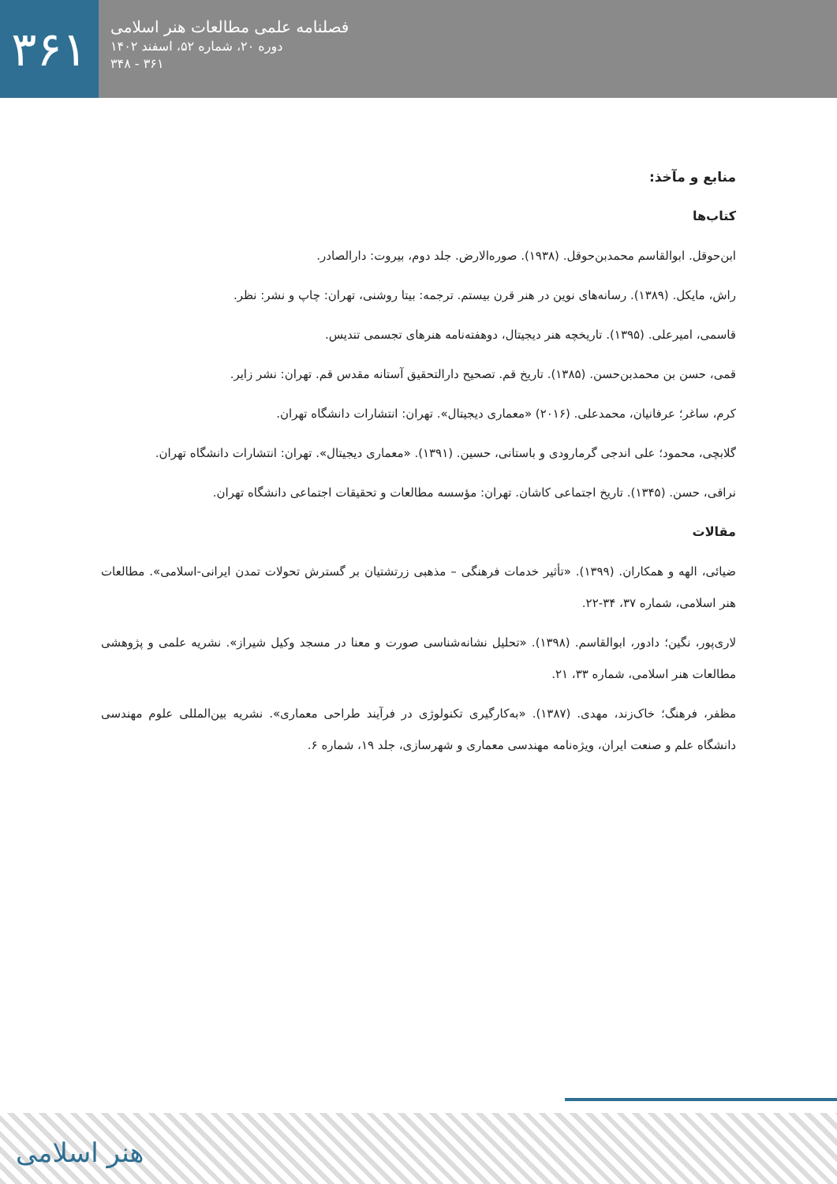۳۶۱
فصلنامه علمی مطالعات هنر اسلامی
دوره ۲۰، شماره ۵۲، اسفند ۱۴۰۲
۳۴۸ - ۳۶۱
منابع و مآخذ:
کتاب‌ها
ابن‌حوقل. ابوالقاسم محمدبن‌حوقل. (۱۹۳۸). صوره‌الارض. جلد دوم، بیروت: دارالصادر.
راش، مایکل. (۱۳۸۹). رسانه‌های نوین در هنر قرن بیستم. ترجمه: بیتا روشنی، تهران: چاپ و نشر: نظر.
قاسمی، امیرعلی. (۱۳۹۵). تاریخچه هنر دیجیتال، دوهفته‌نامه هنرهای تجسمی تندیس.
قمی، حسن بن محمدبن‌حسن. (۱۳۸۵). تاریخ قم. تصحیح دارالتحقیق آستانه مقدس قم. تهران: نشر زایر.
کرم، ساغر؛ عرفانیان، محمدعلی. (۲۰۱۶) «معماری دیجیتال». تهران: انتشارات دانشگاه تهران.
گلابچی، محمود؛ علی اندجی گرمارودی و باستانی، حسین. (۱۳۹۱). «معماری دیجیتال». تهران: انتشارات دانشگاه تهران.
نراقی، حسن. (۱۳۴۵). تاریخ اجتماعی کاشان. تهران: مؤسسه مطالعات و تحقیقات اجتماعی دانشگاه تهران.
مقالات
ضیائی، الهه و همکاران. (۱۳۹۹). «تأثیر خدمات فرهنگی – مذهبی زرتشتیان بر گسترش تحولات تمدن ایرانی-اسلامی». مطالعات هنر اسلامی، شماره ۳۷، ۳۴-۲۲.
لاری‌پور، نگین؛ دادور، ابوالقاسم. (۱۳۹۸). «تحلیل نشانه‌شناسی صورت و معنا در مسجد وکیل شیراز». نشریه علمی و پژوهشی مطالعات هنر اسلامی، شماره ۳۳، ۲۱.
مظفر، فرهنگ؛ خاک‌زند، مهدی. (۱۳۸۷). «به‌کارگیری تکنولوژی در فرآیند طراحی معماری». نشریه بین‌المللی علوم مهندسی دانشگاه علم و صنعت ایران، ویژه‌نامه مهندسی معماری و شهرسازی، جلد ۱۹، شماره ۶.
هنر اسلامی